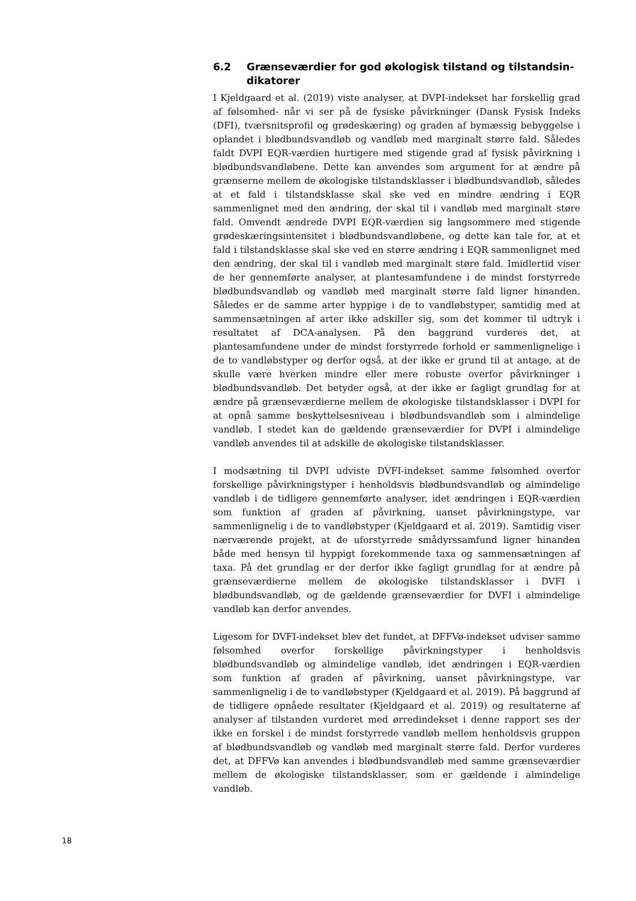6.2 Grænseværdier for god økologisk tilstand og tilstandsin-dikatorer
I Kjeldgaard et al. (2019) viste analyser, at DVPI-indekset har forskellig grad af følsomhed- når vi ser på de fysiske påvirkninger (Dansk Fysisk Indeks (DFI), tværsnitsprofil og grødeskæring) og graden af bymæssig bebyggelse i oplandet i blødbundsvandløb og vandløb med marginalt større fald. Således faldt DVPI EQR-værdien hurtigere med stigende grad af fysisk påvirkning i blødbundsvandløbene. Dette kan anvendes som argument for at ændre på grænserne mellem de økologiske tilstandsklasser i blødbundsvandløb, således at et fald i tilstandsklasse skal ske ved en mindre ændring i EQR sammenlignet med den ændring, der skal til i vandløb med marginalt støre fald. Omvendt ændrede DVPI EQR-værdien sig langsommere med stigende grødeskæringsintensitet i blødbundsvandløbene, og dette kan tale for, at et fald i tilstandsklasse skal ske ved en større ændring i EQR sammenlignet med den ændring, der skal til i vandløb med marginalt støre fald. Imidlertid viser de her gennemførte analyser, at plantesamfundene i de mindst forstyrrede blødbundsvandløb og vandløb med marginalt større fald ligner hinanden. Således er de samme arter hyppige i de to vandløbstyper, samtidig med at sammensætningen af arter ikke adskiller sig, som det kommer til udtryk i resultatet af DCA-analysen. På den baggrund vurderes det, at plantesamfundene under de mindst forstyrrede forhold er sammenlignelige i de to vandløbstyper og derfor også, at der ikke er grund til at antage, at de skulle være hverken mindre eller mere robuste overfor påvirkninger i blødbundsvandløb. Det betyder også, at der ikke er fagligt grundlag for at ændre på grænseværdierne mellem de økologiske tilstandsklasser i DVPI for at opnå samme beskyttelsesniveau i blødbundsvandløb som i almindelige vandløb. I stedet kan de gældende grænseværdier for DVPI i almindelige vandløb anvendes til at adskille de økologiske tilstandsklasser.
I modsætning til DVPI udviste DVFI-indekset samme følsomhed overfor forskellige påvirkningstyper i henholdsvis blødbundsvandløb og almindelige vandløb i de tidligere gennemførte analyser, idet ændringen i EQR-værdien som funktion af graden af påvirkning, uanset påvirkningstype, var sammenlignelig i de to vandløbstyper (Kjeldgaard et al. 2019). Samtidig viser nærværende projekt, at de uforstyrrede smådyrssamfund ligner hinanden både med hensyn til hyppigt forekommende taxa og sammensætningen af taxa. På det grundlag er der derfor ikke fagligt grundlag for at ændre på grænseværdierne mellem de økologiske tilstandsklasser i DVFI i blødbundsvandløb, og de gældende grænseværdier for DVFI i almindelige vandløb kan derfor anvendes.
Ligesom for DVFI-indekset blev det fundet, at DFFVø-indekset udviser samme følsomhed overfor forskellige påvirkningstyper i henholdsvis blødbundsvandløb og almindelige vandløb, idet ændringen i EQR-værdien som funktion af graden af påvirkning, uanset påvirkningstype, var sammenlignelig i de to vandløbstyper (Kjeldgaard et al. 2019). På baggrund af de tidligere opnåede resultater (Kjeldgaard et al. 2019) og resultaterne af analyser af tilstanden vurderet med ørredindekset i denne rapport ses der ikke en forskel i de mindst forstyrrede vandløb mellem henholdsvis gruppen af blødbundsvandløb og vandløb med marginalt større fald. Derfor vurderes det, at DFFVø kan anvendes i blødbundsvandløb med samme grænseværdier mellem de økologiske tilstandsklasser, som er gældende i almindelige vandløb.
18